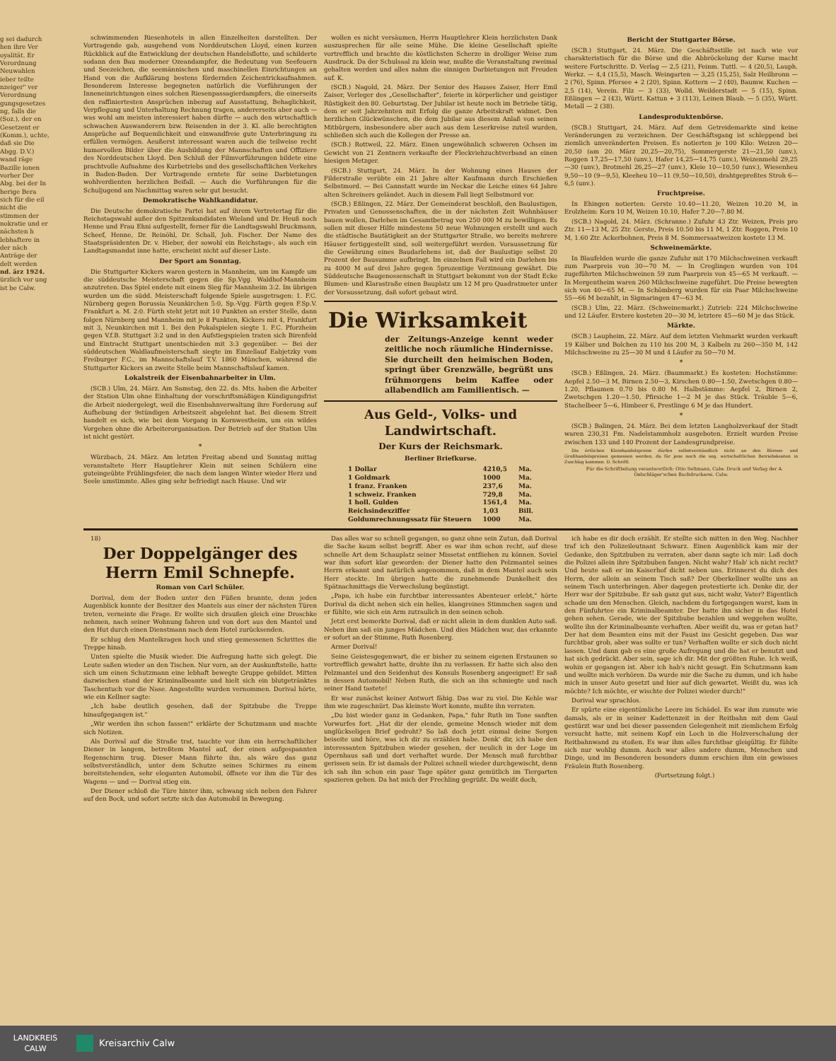g sei dadurch hen ihre Ver oyalität. Er Verordnung Neuwahlen ieber teilte nzeiger" ver Verordnung gungsgesetzes ng, falls die (Soz.), der en Gesetzent er (Komm.), uchte, daß sie Die Abgg. D.V.) wand räge Bazille ionen vorher Der Abg. bei der In herige Bera sich für die eil nicht die stimmen der nokratie und er nächsten h lebhaftere in der näch Anträge der delt werden
nd. ärz 1924.
ürzlich vor ung ist be Calw.
schwimmenden Riesenhotels in allen Einzelheiten darstellten. Der Vortragende gab, ausgehend vom Norddeutschen Lloyd, einen kurzen Rückblick auf die Entwicklung der deutschen Handelsflotte, und schilderte sodann den Bau moderner Ozeandampfer, die Bedeutung von Seefeuern und Seezeichen, die seemännischen und maschinellen Einrichtungen an Hand von die Aufklärung bestens fördernden Zeichentrickaufnahmen. Besonderem Interesse begegneten natürlich die Vorführungen der Inneneinrichtungen eines solchen Riesenpassagierdampfers, die einerseits den raffiniertesten Ansprüchen inbezug auf Ausstattung, Behaglichkeit, Verpflegung und Unterhaltung Rechnung tragen, andererseits aber auch — was wohl am meisten interessiert haben dürfte — auch den wirtschaftlich schwachen Auswanderern bzw. Reisenden in der 3. Kl. alle berechtigten Ansprüche auf Bequemlichkeit und einwandfreie gute Unterbringung zu erfüllen vermögen. Aeußerst interessant waren auch die teilweise recht humorvollen Bilder über die Ausbildung der Mannschaften und Offiziere des Norddeutschen Lloyd. Den Schluß der Filmvorführungen bildete eine prachtvolle Aufnahme des Kurbetriebs und des gesellschaftlichen Verkehrs in Baden-Baden. Der Vortragende erntete für seine Darbietungen wohlverdienten herzlichen Beifall. — Auch die Vorführungen für die Schuljugend am Nachmittag waren sehr gut besucht.
Demokratische Wahlkandidatur.
Die Deutsche demokratische Partei hat auf ihrem Vertretertag für die Reichstagswahl außer den Spitzenkandidaten Wieland und Dr. Heuß noch Henne und Frau Ehni aufgestellt, ferner für die Landtagswahl Bruckmann, Scheef, Henne, Dr. Reinöhl, Dr. Schall, Joh. Fischer. Der Name des Staatspräsidenten Dr. v. Hieber, der sowohl ein Reichstags-, als auch ein Landtagsmandat inne hatte, erscheint nicht auf dieser Liste.
Der Sport am Sonntag.
Die Stuttgarter Kickers waren gestern in Mannheim, um im Kampfe um die süddeutsche Meisterschaft gegen die Sp.Vgg. Waldhof-Mannheim anzutreten. Das Spiel endete mit einem Sieg für Mannheim 3:2. Im übrigen wurden um die südd. Meisterschaft folgende Spiele ausgetragen: 1. F.C. Nürnberg gegen Borussia Neunkirchen 5:0, Sp.-Vgg. Fürth gegen F.Sp.V. Frankfurt a. M. 2:0. Fürth steht jetzt mit 10 Punkten an erster Stelle, dann folgen Nürnberg und Mannheim mit je 8 Punkten, Kickers mit 4, Frankfurt mit 3, Neunkirchen mit 1. Bei den Pokalspielen siegte 1. F.C. Pforzheim gegen V.f.B. Stuttgart 3:2 und in den Aufstiegspielen traten sich Birenfeld und Eintracht Stuttgart unentschieden mit 3:3 gegenüber. — Bei der süddeutschen Waldlaufmeisterschaft siegte im Einzellauf Eabjetzky vom Freiburger F.C., im Mannschaftslauf T.V. 1860 München, während die Stuttgarter Kickers an zweite Stelle beim Mannschaftslauf kamen.
Lokalstreik der Eisenbahnarbeiter in Ulm.
(SCB.) Ulm, 24. März. Am Samstag, den 22. ds. Mts. haben die Arbeiter der Station Ulm ohne Einhaltung der vorschriftsmäßigen Kündigungsfrist die Arbeit niedergelegt, weil die Eisenbahnverwaltung ihre Forderung auf Aufhebung der 9stündigen Arbeitszeit abgelehnt hat. Bei diesem Streit handelt es sich, wie bei dem Vorgang in Kornwestheim, um ein wildes Vorgehen ohne die Arbeiterorganisation. Der Betrieb auf der Station Ulm ist nicht gestört.
*
Würzbach, 24. März. Am letzten Freitag abend und Sonntag mittag veranstaltete Herr Hauptlehrer Klein mit seinen Schülern eine guteingeübte Frühlingsfeier, die nach dem langen Winter wieder Herz und Seele umstimmte. Alles ging sehr befriedigt nach Hause. Und wir
wollen es nicht versäumen, Herrn Hauptlehrer Klein herzlichsten Dank auszusprechen für alle seine Mühe. Die kleine Gesellschaft spielte vortrefflich und brachte die köstlichsten Scherze in drolliger Weise zum Ausdruck. Da der Schulsaal zu klein war, mußte die Veranstaltung zweimal gehalten werden und alles nahm die sinnigen Darbietungen mit Freuden auf. K.
(SCB.) Nagold, 24. März. Der Senior des Hauses Zaiser, Herr Emil Zaiser, Verleger des „Gesellschafter", feierte in körperlicher und geistiger Rüstigkeit den 80. Geburtstag. Der Jubilar ist heute noch im Betriebe tätig, dem er seit Jahrzehnten mit Erfolg die ganze Arbeitskraft widmet. Den herzlichen Glückwünschen, die dem Jubilar aus diesem Anlaß von seinen Mitbürgern, insbesondere aber auch aus dem Leserkreise zuteil wurden, schließen sich auch die Kollegen der Presse an.
(SCB.) Rottweil, 22. März. Einen ungewöhnlich schweren Ochsen im Gewicht von 21 Zentnern verkaufte der Fleckviehzuchtverband an einen hiesigen Metzger.
(SCB.) Stuttgart, 24. März. In der Wohnung eines Hauses der Filderstraße verübte ein 21 Jahre alter Kaufmann durch Erschießen Selbstmord. — Bei Cannstatt wurde im Neckar die Leiche eines 64 Jahre alten Schreiners geländet. Auch in diesem Fall liegt Selbstmord vor.
(SCB.) Eßlingen, 22. März. Der Gemeinderat beschloß, den Baulustigen, Privaten und Genossenschaften, die in der nächsten Zeit Wohnhäuser bauen wollen, Darlehen im Gesamtbetrag von 250 000 M zu bewilligen. Es sollen mit dieser Hilfe mindestens 50 neue Wohnungen erstellt und auch die städtische Bautätigkeit an der Stuttgarter Straße, wo bereits mehrere Häuser fertiggestellt sind, soll weitergeführt werden. Voraussetzung für die Gewährung eines Baudarlehens ist, daß der Baulustige selbst 20 Prozent der Bausumme aufbringt. Im einzelnen Fall wird ein Darlehen bis zu 4000 M auf drei Jahre gegen 5prozentige Verzinsung gewährt. Die Süddeutsche Baugenossenschaft in Stuttgart bekommt von der Stadt Ecke Blumen- und Klarastraße einen Bauplatz um 12 M pro Quadratmeter unter der Voraussetzung, daß sofort gebaut wird.
Die Wirksamkeit
der Zeitungs-Anzeige kennt weder zeitliche noch räumliche Hindernisse. Sie durcheilt den heimischen Boden, springt über Grenzwälle, begrüßt uns frühmorgens beim Kaffee oder allabendlich am Familientisch. —
Aus Geld-, Volks- und Landwirtschaft.
Der Kurs der Reichsmark.
Berliner Briefkurse.
| 1 Dollar | 4210,5 | Ma. |
| 1 Goldmark | 1000 | Ma. |
| 1 franz. Franken | 237,6 | Ma. |
| 1 schweiz. Franken | 729,8 | Ma. |
| 1 holl. Gulden | 1561,4 | Ma. |
| Reichsindexziffer | 1,03 | Bill. |
| Goldumrechnungssatz für Steuern | 1000 | Ma. |
Bericht der Stuttgarter Börse.
(SCB.) Stuttgart, 24. März. Die Geschäftsstille ist nach wie vor charakteristisch für die Börse und die Abbröckelung der Kurse macht weitere Fortschritte. D. Verlag — 2,5 (21), Feinm. Tuttl. — 4 (20,5), Lauph. Werkz. — 4,4 (15,5), Masch. Weingarten — 3,25 (15,25), Salz Heilbronn — 2 (76), Spinn. Pfersee + 2 (20), Spinn. Kottern — 2 (40), Baumw. Kuchen — 2,5 (14), Verein. Filz — 3 (33), Wolld. Weilderstadt — 5 (15), Spinn. Eßlingen — 2 (43), Württ. Kattun + 3 (113), Leinen Blaub. — 5 (35), Württ. Metall — 2 (38).
Landesproduktenbörse.
(SCB.) Stuttgart, 24. März. Auf dem Getreidemarkte sind keine Veränderungen zu verzeichnen. Der Geschäftsgang ist schleppend bei ziemlich unveränderten Preisen. Es notierten je 100 Kilo: Weizen 20—20,50 (am 20. März 20,25—20,75), Sommergerste 21—21,50 (unv.), Roggen 17,25—17,50 (unv.), Hafer 14,25—14,75 (unv.), Weizenmehl 29,25—30 (unv.), Brotmehl 26,25—27 (unv.), Kleie 10—10,50 (unv.), Wiesenheu 9,50—10 (9—9,5), Kleeheu 10—11 (9,50—10,50), drahtgepreßtes Stroh 6—6,5 (unv.).
Fruchtpreise.
In Ehingen notierten: Gerste 10.40—11.20, Weizen 10.20 M, in Erolzheim: Korn 10 M, Weizen 10.10, Hafer 7.20—7.80 M.
(SCB.) Nagold, 24. März. (Schranne.) Zufuhr 43 Ztr. Weizen, Preis pro Ztr. 11—13 M, 25 Ztr. Gerste, Preis 10.50 bis 11 M, 1 Ztr. Roggen, Preis 10 M, 1.60 Ztr. Ackerbohnen, Preis 8 M. Sommersaatweizen kostete 13 M.
Schweinemärkte.
In Blaufelden wurde die ganze Zufuhr mit 170 Milchschweinen verkauft zum Paarpreis von 30—70 M. — In Creglingen wurden von 104 zugeführten Milchschweinen 59 zum Paarpreis von 45—65 M verkauft. — In Mergentheim waren 260 Milchschweine zugeführt. Die Preise bewegten sich von 40—65 M. — In Schömberg wurden für ein Paar Milchschweine 55—66 M bezahlt, in Sigmaringen 47—63 M.
(SCB.) Ulm, 22. März. (Schweinemarkt.) Zutrieb: 224 Milchschweine und 12 Läufer. Erstere kosteten 20—30 M, letztere 45—60 M je das Stück.
Märkte.
(SCB.) Laupheim, 22. März. Auf dem letzten Viehmarkt wurden verkauft 19 Kälber und Bolchen zu 110 bis 200 M, 3 Kalbeln zu 260—350 M, 142 Milchschweine zu 25—30 M und 4 Läufer zu 50—70 M.
*
(SCB.) Eßlingen, 24. März. (Baummarkt.) Es kosteten: Hochstämme: Aepfel 2.50—3 M, Birnen 2.50—3, Kirschen 0.80—1.50, Zwetschgen 0.80—1.20, Pflaumen 0.70 bis 0.80 M. Halbstämme: Aepfel 2, Birnen 2, Zwetschgen 1.20—1.50, Pfirsiche 1—2 M je das Stück. Träuble 5—6, Stachelbeer 5—6, Himbeer 6, Prestlinge 6 M je das Hundert.
*
(SCB.) Balingen, 24. März. Bei dem letzten Langholzverkauf der Stadt waren 230,31 Fm. Nadelstammholz ausgeboten. Erzielt wurden Preise zwischen 133 und 140 Prozent der Landesgrundpreise.
Die örtlichen Kleinhandelspreise dürfen selbstverständlich nicht an den Börsen- und Großhandelspreisen gemessen werden, da für jene noch die sog. wirtschaftlichen Betriebskosten in Zuschlag kommen. D. Schriftl.
Für die Schriftleitung verantwortlich: Otto Seltmann, Calw. Druck und Verlag der A. Oelschläger'schen Buchdruckerei. Calw.
18)
Der Doppelgänger des Herrn Emil Schnepfe.
Roman von Carl Schüler.
Dorival, dem der Boden unter den Füßen brannte, denn jeden Augenblick konnte der Besitzer des Mantels aus einer der nächsten Türen treten, verneinte die Frage. Er wollte sich draußen gleich eine Droschke nehmen, nach seiner Wohnung fahren und von dort aus den Mantel und den Hut durch einen Dienstmann nach dem Hotel zurücksenden.
Er schlug den Mantelkragen hoch und stieg gemessenen Schrittes die Treppe hinab.
Unten spielte die Musik wieder. Die Aufregung hatte sich gelegt. Die Leute saßen wieder an den Tischen. Nur vorn, an der Auskunftstelle, hatte sich um einen Schutzmann eine lebhaft bewegte Gruppe gebildet. Mitten dazwischen stand der Kriminalbeamte und hielt sich ein blutgetränktes Taschentuch vor die Nase. Angestellte wurden vernommen. Dorival hörte, wie ein Kellner sagte:
„Ich habe deutlich gesehen, daß der Spitzbube die Treppe hinaufgegangen ist."
„Wir werden ihn schon fassen!" erklärte der Schutzmann und machte sich Notizen.
Als Dorival auf die Straße trat, tauchte vor ihm ein herrschaftlicher Diener in langem, betreßtem Mantel auf, der einen aufgespannten Regenschirm trug. Dieser Mann führte ihn, als wäre das ganz selbstverständlich, unter dem Schutze seines Schirmes zu einem bereitstehenden, sehr eleganten Automobil, öffnete vor ihm die Tür des Wagens — und — Dorival stieg ein.
Der Diener schloß die Türe hinter ihm, schwang sich neben den Fahrer auf den Bock, und sofort setzte sich das Automobil in Bewegung.
Das alles war so schnell gegangen, so ganz ohne sein Zutun, daß Dorival die Sache kaum selbst begriff. Aber es war ihm schon recht, auf diese schnelle Art dem Schauplatz seiner Missetat entfliehen zu können. Soviel war ihm sofort klar geworden: der Diener hatte den Pelzmantel seines Herrn erkannt und natürlich angenommen, daß in dem Mantel auch sein Herr steckte. Im übrigen hatte die zunehmende Dunkelheit des Spätnachmittags die Verwechslung begünstigt.
„Papa, ich habe ein furchtbar interessantes Abenteuer erlebt," hörte Dorival da dicht neben sich ein helles, klangreines Stimmchen sagen und er fühlte, wie sich ein Arm zutraulich in den seinen schob.
Jetzt erst bemerkte Dorival, daß er nicht allein in dem dunklen Auto saß. Neben ihm saß ein junges Mädchen. Und dies Mädchen war, das erkannte er sofort an der Stimme, Ruth Rosenberg.
Armer Dorival!
Seine Geistesgegenwart, die er bisher zu seinem eigenen Erstaunen so vortrefflich gewahrt hatte, drohte ihn zu verlassen. Er hatte sich also den Pelzmantel und den Seidenhut des Konsuls Rosenberg angeeignet! Er saß in dessen Automobil! Neben Ruth, die sich an ihn schmiegte und nach seiner Hand tastete!
Er war zunächst keiner Antwort fähig. Das war zu viel. Die Kehle war ihm wie zugeschnürt. Das kleinste Wort konnte, mußte ihn verraten.
„Du bist wieder ganz in Gedanken, Papa," fuhr Ruth im Tone sanften Vorwurfes fort. „Hat dir der elende, gemeine Mensch wieder mit dem unglückseligen Brief gedroht? So laß doch jetzt einmal deine Sorgen beiseite und höre, was ich dir zu erzählen habe. Denk' dir, ich habe den interessanten Spitzbuben wieder gesehen, der neulich in der Loge im Opernhaus saß und dort verhaftet wurde. Der Mensch muß furchtbar gerissen sein. Er ist damals der Polizei schnell wieder durchgewischt, denn ich sah ihn schon ein paar Tage später ganz gemütlich im Tiergarten spazieren gehen. Da hat mich der Frechling gegrüßt. Du weißt doch,
ich habe es dir doch erzählt. Er stellte sich mitten in den Weg. Nachher traf ich den Polizeileutnant Schwarz. Einen Augenblick kam mir der Gedanke, den Spitzbuben zu verraten, aber dann sagte ich mir: Laß doch die Polizei allein ihre Spitzbuben fangen. Nicht wahr? Hab' ich nicht recht? Und heute saß er im Kaiserhof dicht neben uns. Erinnerst du dich des Herrn, der allein an seinem Tisch saß? Der Oberkellner wollte uns an seinem Tisch unterbringen. Aber dagegen protestierte ich. Denke dir, der Herr war der Spitzbube. Er sah ganz gut aus, nicht wahr, Vater? Eigentlich schade um den Menschen. Gleich, nachdem du fortgegangen warst, kam in den Fünfuhrtee ein Kriminalbeamter. Der hatte ihn sicher in das Hotel gehen sehen. Gerade, wie der Spitzbube bezahlen und weggehen wollte, wollte ihn der Kriminalbeamte verhaften. Aber weißt du, was er getan hat? Der hat dem Beamten eins mit der Faust ins Gesicht gegeben. Das war furchtbar grob, aber was sollte er tun? Verhaften wollte er sich doch nicht lassen. Und dann gab es eine große Aufregung und die hat er benutzt und hat sich gedrückt. Aber sein, sage ich dir. Mit der größten Ruhe. Ich weiß, wohin er gegangen ist. Aber ich hab's nicht gesagt. Ein Schutzmann kam und wollte mich verhören. Da wurde mir die Sache zu dumm, und ich habe mich in unser Auto gesetzt und hier auf dich gewartet. Weißt du, was ich möchte? Ich möchte, er wischte der Polizei wieder durch!"
Dorival war sprachlos.
Er spürte eine eigentümliche Leere im Schädel. Es war ihm zumute wie damals, als er in seiner Kadettenzeit in der Reitbahn mit dem Gaul gestürzt war und bei dieser passenden Gelegenheit mit ziemlichem Erfolg versucht hatte, mit seinem Kopf ein Loch in die Holzverschalung der Reitbahnwand zu stoßen. Es war ihm alles furchtbar gleigültig. Er fühlte sich nur wohlig dumm. Auch war alles andere dumm, Menschen und Dinge, und im Besonderen besonders dumm erschien ihm ein gewisses Fräulein Ruth Rosenberg.
(Fortsetzung folgt.)
LANDKREIS
CALW
Kreisarchiv Calw